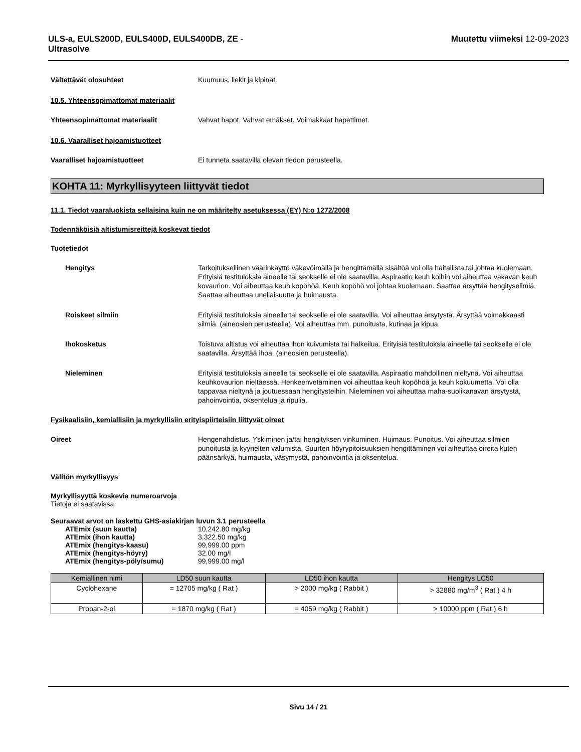ULS-a, EULS200D, EULS400D, EULS400DB, ZE -
Ultrasolve
Muutettu viimeksi 12-09-2023
Vältettävät olosuhteet Kuumuus, liekit ja kipinät.
10.5. Yhteensopimattomat materiaalit
Yhteensopimattomat materiaalit Vahvat hapot. Vahvat emäkset. Voimakkaat hapettimet.
10.6. Vaaralliset hajoamistuotteet
Vaaralliset hajoamistuotteet Ei tunneta saatavilla olevan tiedon perusteella.
KOHTA 11: Myrkyllisyyteen liittyvät tiedot
11.1. Tiedot vaaraluokista sellaisina kuin ne on määritelty asetuksessa (EY) N:o 1272/2008
Todennäköisiä altistumisreittejä koskevat tiedot
Tuotetiedot
Hengitys Tarkoituksellinen väärinkäyttö väkevöimällä ja hengittämällä sisältöä voi olla haitallista tai johtaa kuolemaan. Erityisiä testituloksia aineelle tai seokselle ei ole saatavilla. Aspiraatio keuh koihin voi aiheuttaa vakavan keuh kovaurion. Voi aiheuttaa keuh kopöhöä. Keuh kopöhö voi johtaa kuolemaan. Saattaa ärsyttää hengityselimiä. Saattaa aiheuttaa uneliaisuutta ja huimausta.
Roiskeet silmiin Erityisiä testituloksia aineelle tai seokselle ei ole saatavilla. Voi aiheuttaa ärsytystä. Ärsyttää voimakkaasti silmiä. (aineosien perusteella). Voi aiheuttaa mm. punoitusta, kutinaa ja kipua.
Ihokosketus Toistuva altistus voi aiheuttaa ihon kuivumista tai halkeilua. Erityisiä testituloksia aineelle tai seokselle ei ole saatavilla. Ärsyttää ihoa. (aineosien perusteella).
Nieleminen Erityisiä testituloksia aineelle tai seokselle ei ole saatavilla. Aspiraatio mahdollinen nieltynä. Voi aiheuttaa keuhkovaurion nieltäessä. Henkeenvetäminen voi aiheuttaa keuh kopöhöä ja keuh kokuumetta. Voi olla tappavaa nieltynä ja joutuessaan hengitysteihin. Nieleminen voi aiheuttaa maha-suolikanavan ärsytystä, pahoinvointia, oksentelua ja ripulia.
Fysikaalisiin, kemiallisiin ja myrkyllisiin erityispiirteisiin liittyvät oireet
Oireet Hengenahdistus. Yskiminen ja/tai hengityksen vinkuminen. Huimaus. Punoitus. Voi aiheuttaa silmien punoitusta ja kyynelten valumista. Suurten höyrypitoisuuksien hengittäminen voi aiheuttaa oireita kuten päänsärkyä, huimausta, väsymystä, pahoinvointia ja oksentelua.
Välitön myrkyllisyys
Myrkyllisyyttä koskevia numeroarvoja
Tietoja ei saatavissa
Seuraavat arvot on laskettu GHS-asiakirjan luvun 3.1 perusteella
| ATEmix (suun kautta) | 10,242.80 mg/kg |
| ATEmix (ihon kautta) | 3,322.50 mg/kg |
| ATEmix (hengitys-kaasu) | 99,999.00 ppm |
| ATEmix (hengitys-höyry) | 32.00 mg/l |
| ATEmix (hengitys-pöly/sumu) | 99,999.00 mg/l |
| Kemiallinen nimi | LD50 suun kautta | LD50 ihon kautta | Hengitys LC50 |
| --- | --- | --- | --- |
| Cyclohexane | = 12705 mg/kg ( Rat ) | > 2000 mg/kg ( Rabbit ) | > 32880 mg/m<sup>3</sup> ( Rat ) 4 h |
| Propan-2-ol | = 1870 mg/kg ( Rat ) | = 4059 mg/kg ( Rabbit ) | > 10000 ppm ( Rat ) 6 h |
Sivu 14 / 21